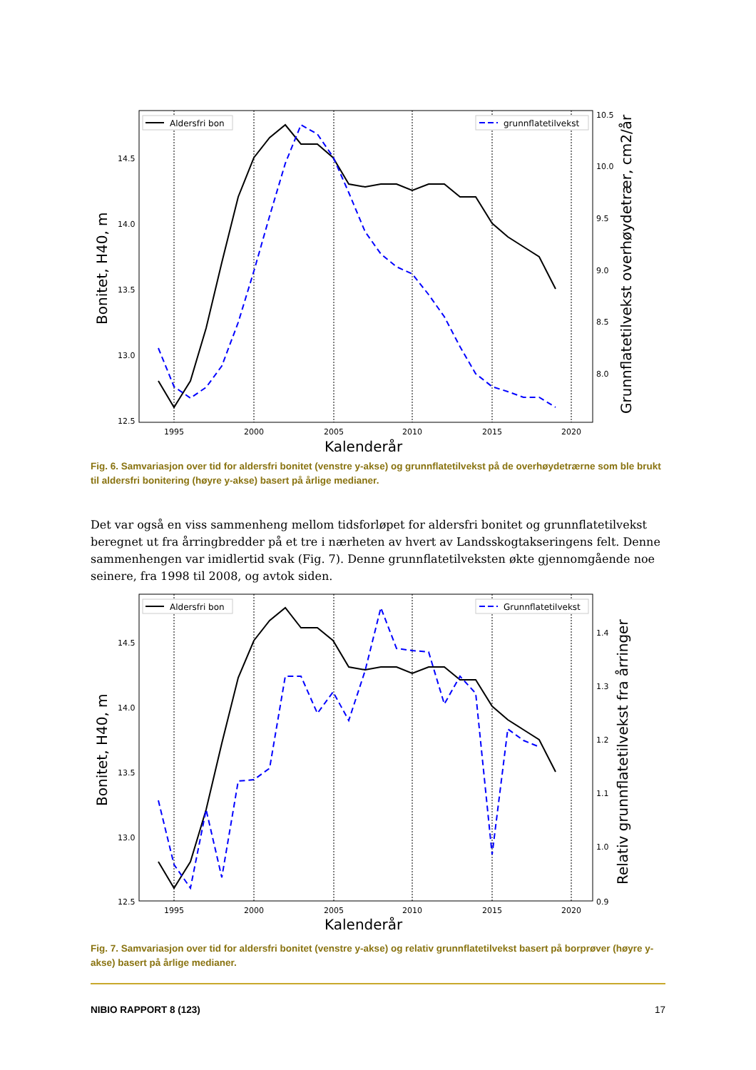14.5
14.0
13.5
13.0
12.5
10.5
10.0
9.5
9.0
8.5
8.0
1995
2000
2005
2010
2015
2020
Kalenderår
Bonitet, H40, m
Grunnflatetilvekst overhøydetrær, cm2/år
Aldersfri bon
grunnflatetilvekst
Fig. 6. Samvariasjon over tid for aldersfri bonitet (venstre y-akse) og grunnflatetilvekst på de overhøydetrærne som ble brukt til aldersfri bonitering (høyre y-akse) basert på årlige medianer.
Det var også en viss sammenheng mellom tidsforløpet for aldersfri bonitet og grunnflatetilvekst beregnet ut fra årringbredder på et tre i nærheten av hvert av Landsskogtakseringens felt. Denne sammenhengen var imidlertid svak (Fig. 7). Denne grunnflatetilveksten økte gjennomgående noe seinere, fra 1998 til 2008, og avtok siden.
14.5
14.0
13.5
13.0
12.5
1.4
1.3
1.2
1.1
1.0
0.9
1995
2000
2005
2010
2015
2020
Kalenderår
Bonitet, H40, m
Relativ grunnflatetilvekst fra årringer
Aldersfri bon
Grunnflatetilvekst
Fig. 7. Samvariasjon over tid for aldersfri bonitet (venstre y-akse) og relativ grunnflatetilvekst basert på borprøver (høyre y-akse) basert på årlige medianer.
NIBIO RAPPORT 8 (123) 17